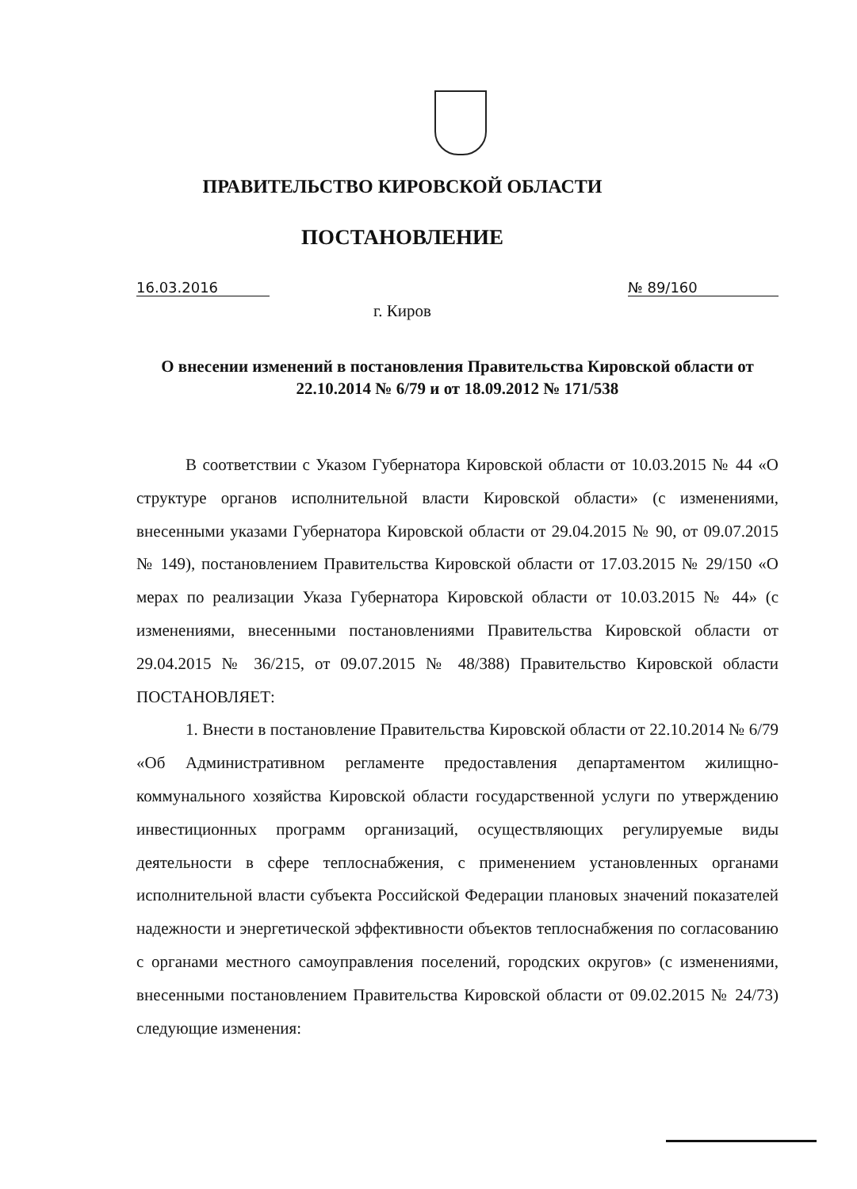ПРАВИТЕЛЬСТВО КИРОВСКОЙ ОБЛАСТИ
ПОСТАНОВЛЕНИЕ
16.03.2016 № 89/160
г. Киров
О внесении изменений в постановления Правительства Кировской области от 22.10.2014 № 6/79 и от 18.09.2012 № 171/538
В соответствии с Указом Губернатора Кировской области от 10.03.2015 № 44 «О структуре органов исполнительной власти Кировской области» (с изменениями, внесенными указами Губернатора Кировской области от 29.04.2015 № 90, от 09.07.2015 № 149), постановлением Правительства Кировской области от 17.03.2015 № 29/150 «О мерах по реализации Указа Губернатора Кировской области от 10.03.2015 № 44» (с изменениями, внесенными постановлениями Правительства Кировской области от 29.04.2015 № 36/215, от 09.07.2015 № 48/388) Правительство Кировской области ПОСТАНОВЛЯЕТ:
1. Внести в постановление Правительства Кировской области от 22.10.2014 № 6/79 «Об Административном регламенте предоставления департаментом жилищно-коммунального хозяйства Кировской области государственной услуги по утверждению инвестиционных программ организаций, осуществляющих регулируемые виды деятельности в сфере теплоснабжения, с применением установленных органами исполнительной власти субъекта Российской Федерации плановых значений показателей надежности и энергетической эффективности объектов теплоснабжения по согласованию с органами местного самоуправления поселений, городских округов» (с изменениями, внесенными постановлением Правительства Кировской области от 09.02.2015 № 24/73) следующие изменения: